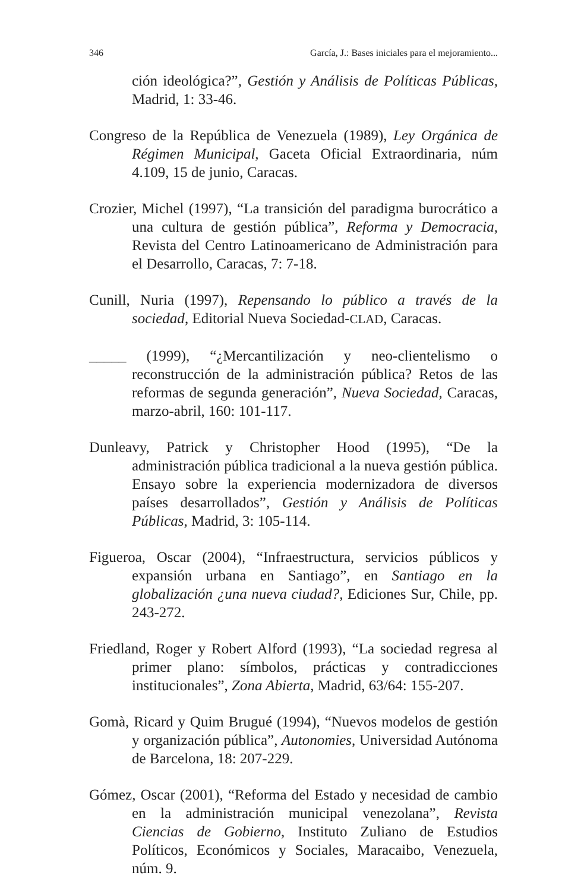346 García, J.: Bases iniciales para el mejoramiento...
ción ideológica?”, Gestión y Análisis de Políticas Públicas, Madrid, 1: 33-46.
Congreso de la República de Venezuela (1989), Ley Orgánica de Régimen Municipal, Gaceta Oficial Extraordinaria, núm 4.109, 15 de junio, Caracas.
Crozier, Michel (1997), “La transición del paradigma burocrático a una cultura de gestión pública”, Reforma y Democracia, Revista del Centro Latinoamericano de Administración para el Desarrollo, Caracas, 7: 7-18.
Cunill, Nuria (1997), Repensando lo público a través de la sociedad, Editorial Nueva Sociedad-CLAD, Caracas.
_____ (1999), “¿Mercantilización y neo-clientelismo o reconstrucción de la administración pública? Retos de las reformas de segunda generación”, Nueva Sociedad, Caracas, marzo-abril, 160: 101-117.
Dunleavy, Patrick y Christopher Hood (1995), “De la administración pública tradicional a la nueva gestión pública. Ensayo sobre la experiencia modernizadora de diversos países desarrollados”, Gestión y Análisis de Políticas Públicas, Madrid, 3: 105-114.
Figueroa, Oscar (2004), “Infraestructura, servicios públicos y expansión urbana en Santiago”, en Santiago en la globalización ¿una nueva ciudad?, Ediciones Sur, Chile, pp. 243-272.
Friedland, Roger y Robert Alford (1993), “La sociedad regresa al primer plano: símbolos, prácticas y contradicciones institucionales”, Zona Abierta, Madrid, 63/64: 155-207.
Gomà, Ricard y Quim Brugué (1994), “Nuevos modelos de gestión y organización pública”, Autonomies, Universidad Autónoma de Barcelona, 18: 207-229.
Gómez, Oscar (2001), “Reforma del Estado y necesidad de cambio en la administración municipal venezolana”, Revista Ciencias de Gobierno, Instituto Zuliano de Estudios Políticos, Económicos y Sociales, Maracaibo, Venezuela, núm. 9.